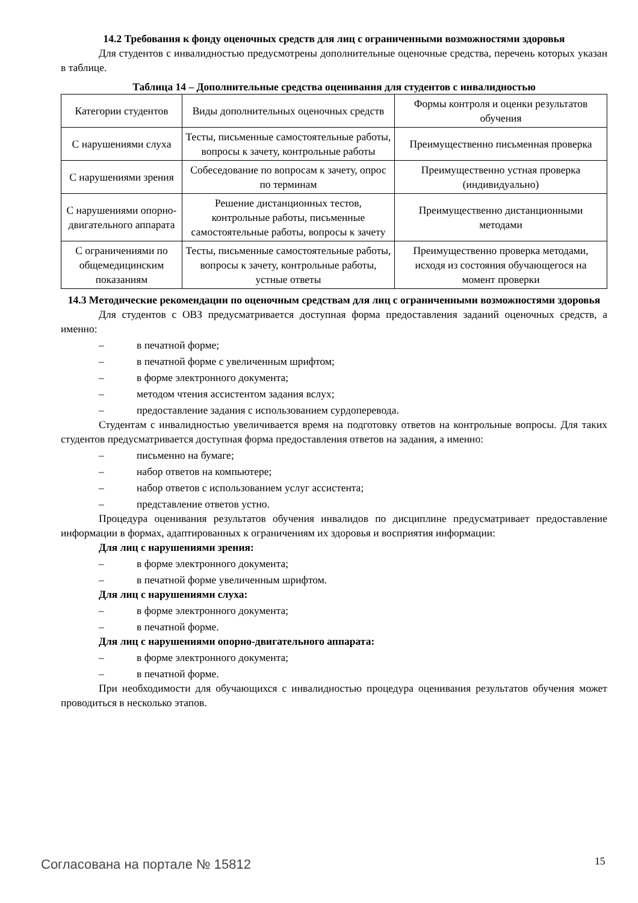14.2 Требования к фонду оценочных средств для лиц с ограниченными возможностями здоровья
Для студентов с инвалидностью предусмотрены дополнительные оценочные средства, перечень которых указан в таблице.
Таблица 14 – Дополнительные средства оценивания для студентов с инвалидностью
| Категории студентов | Виды дополнительных оценочных средств | Формы контроля и оценки результатов обучения |
| С нарушениями слуха | Тесты, письменные самостоятельные работы, вопросы к зачету, контрольные работы | Преимущественно письменная проверка |
| С нарушениями зрения | Собеседование по вопросам к зачету, опрос по терминам | Преимущественно устная проверка (индивидуально) |
| С нарушениями опорно-двигательного аппарата | Решение дистанционных тестов, контрольные работы, письменные самостоятельные работы, вопросы к зачету | Преимущественно дистанционными методами |
| С ограничениями по общемедицинским показаниям | Тесты, письменные самостоятельные работы, вопросы к зачету, контрольные работы, устные ответы | Преимущественно проверка методами, исходя из состояния обучающегося на момент проверки |
14.3 Методические рекомендации по оценочным средствам для лиц с ограниченными возможностями здоровья
Для студентов с ОВЗ предусматривается доступная форма предоставления заданий оценочных средств, а именно:
– в печатной форме;
– в печатной форме с увеличенным шрифтом;
– в форме электронного документа;
– методом чтения ассистентом задания вслух;
– предоставление задания с использованием сурдоперевода.
Студентам с инвалидностью увеличивается время на подготовку ответов на контрольные вопросы. Для таких студентов предусматривается доступная форма предоставления ответов на задания, а именно:
– письменно на бумаге;
– набор ответов на компьютере;
– набор ответов с использованием услуг ассистента;
– представление ответов устно.
Процедура оценивания результатов обучения инвалидов по дисциплине предусматривает предоставление информации в формах, адаптированных к ограничениям их здоровья и восприятия информации:
Для лиц с нарушениями зрения:
– в форме электронного документа;
– в печатной форме увеличенным шрифтом.
Для лиц с нарушениями слуха:
– в форме электронного документа;
– в печатной форме.
Для лиц с нарушениями опорно-двигательного аппарата:
– в форме электронного документа;
– в печатной форме.
При необходимости для обучающихся с инвалидностью процедура оценивания результатов обучения может проводиться в несколько этапов.
Согласована на портале № 15812 15